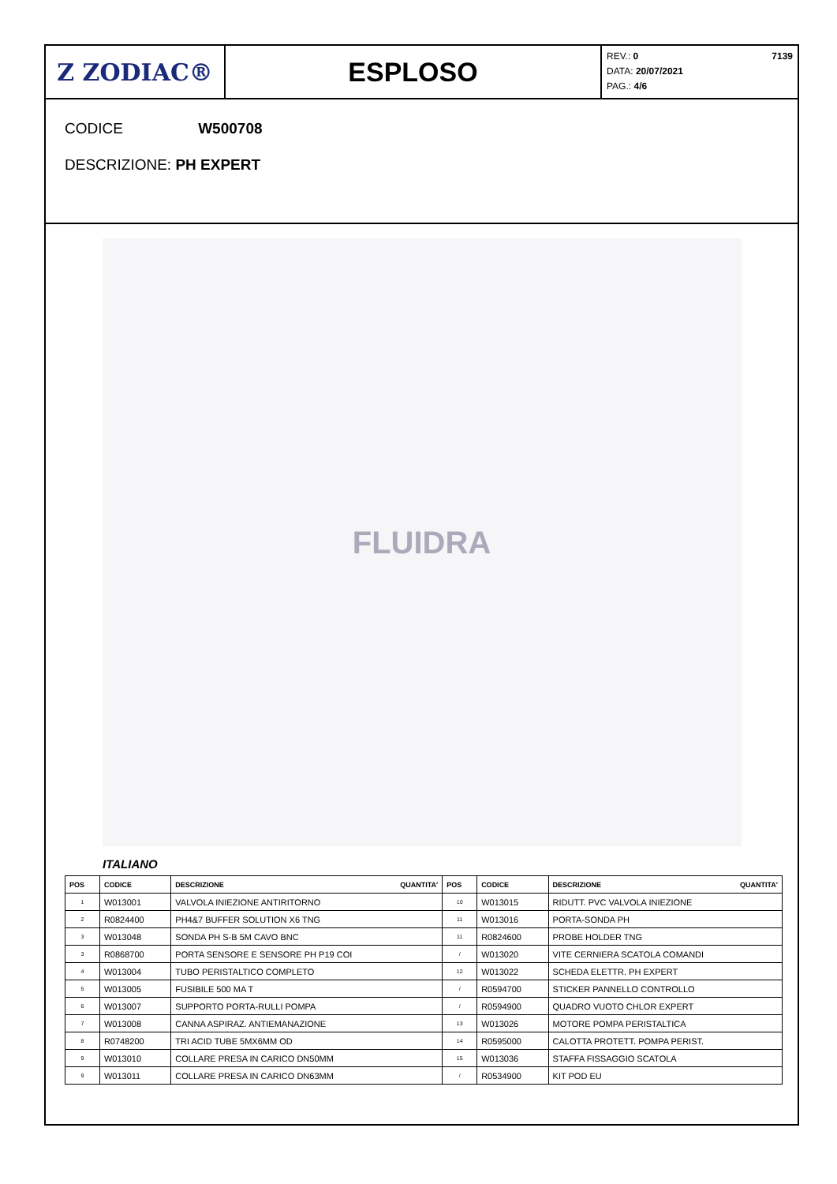Z ZODIAC® ESPLOSO
REV.: 0 7139
DATA: 20/07/2021
PAG.: 4/6
CODICE W500708
DESCRIZIONE: PH EXPERT
FLUIDRA
ITALIANO
| POS | CODICE | DESCRIZIONE QUANTITA' | POS | CODICE | DESCRIZIONE QUANTITA' |
| --- | --- | --- | --- | --- | --- |
| 1 | W013001 | VALVOLA INIEZIONE ANTIRITORNO | 10 | W013015 | RIDUTT. PVC VALVOLA INIEZIONE |
| 2 | R0824400 | PH4&7 BUFFER SOLUTION X6 TNG | 11 | W013016 | PORTA-SONDA PH |
| 3 | W013048 | SONDA PH S-B 5M CAVO BNC | 11 | R0824600 | PROBE HOLDER TNG |
| 3 | R0868700 | PORTA SENSORE E SENSORE PH P19 COI | / | W013020 | VITE CERNIERA SCATOLA COMANDI |
| 4 | W013004 | TUBO PERISTALTICO COMPLETO | 12 | W013022 | SCHEDA ELETTR. PH EXPERT |
| 5 | W013005 | FUSIBILE 500 MA T | / | R0594700 | STICKER PANNELLO CONTROLLO |
| 6 | W013007 | SUPPORTO PORTA-RULLI POMPA | / | R0594900 | QUADRO VUOTO CHLOR EXPERT |
| 7 | W013008 | CANNA ASPIRAZ. ANTIEMANAZIONE | 13 | W013026 | MOTORE POMPA PERISTALTICA |
| 8 | R0748200 | TRI ACID TUBE 5MX6MM OD | 14 | R0595000 | CALOTTA PROTETT. POMPA PERIST. |
| 9 | W013010 | COLLARE PRESA IN CARICO DN50MM | 15 | W013036 | STAFFA FISSAGGIO SCATOLA |
| 9 | W013011 | COLLARE PRESA IN CARICO DN63MM | / | R0534900 | KIT POD EU |